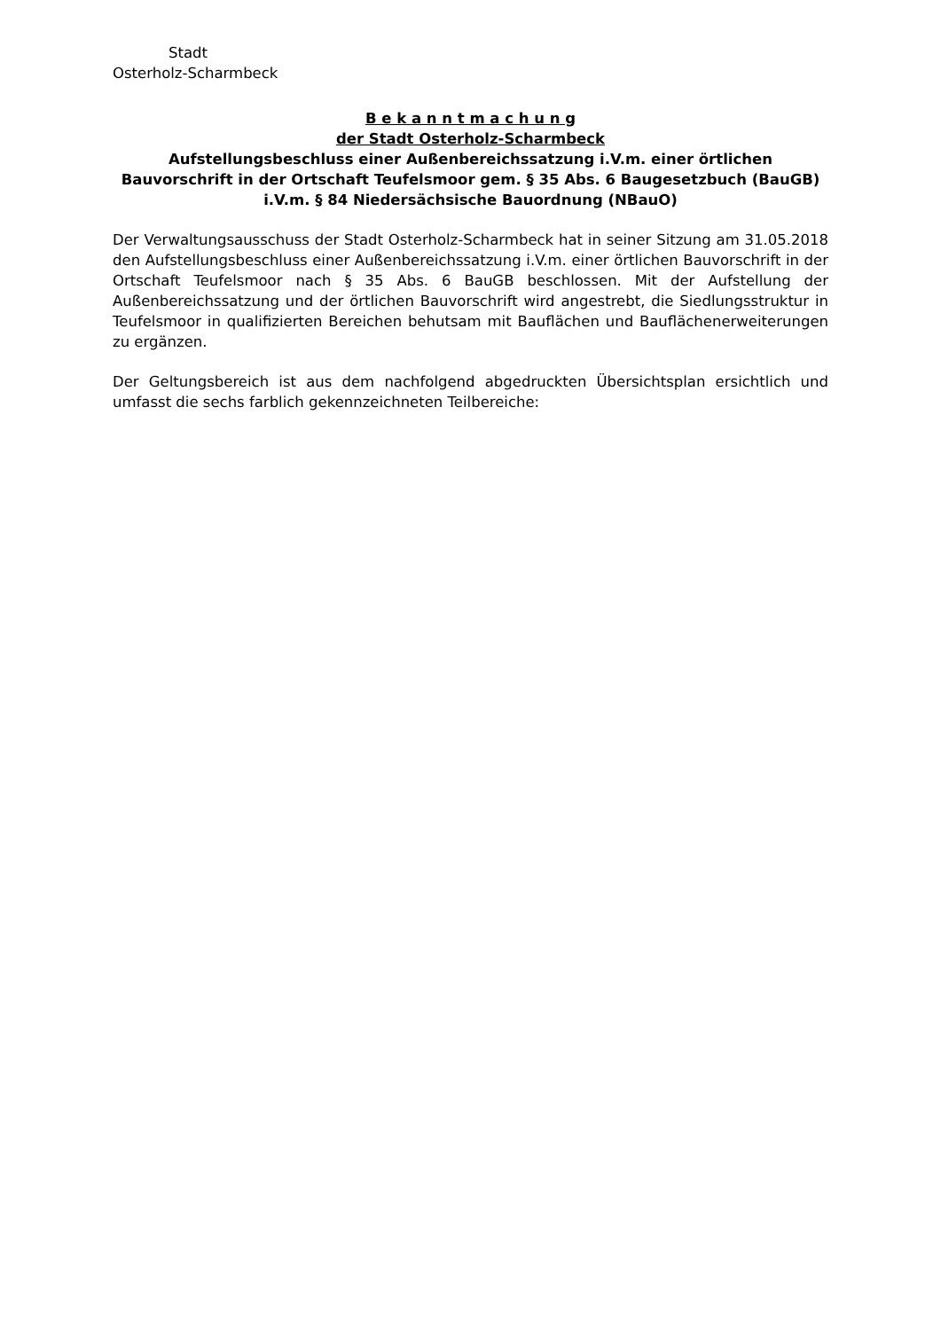Stadt
Osterholz-Scharmbeck
B e k a n n t m a c h u n g
der Stadt Osterholz-Scharmbeck
Aufstellungsbeschluss einer Außenbereichssatzung i.V.m. einer örtlichen Bauvorschrift in der Ortschaft Teufelsmoor gem. § 35 Abs. 6 Baugesetzbuch (BauGB) i.V.m. § 84 Niedersächsische Bauordnung (NBauO)
Der Verwaltungsausschuss der Stadt Osterholz-Scharmbeck hat in seiner Sitzung am 31.05.2018 den Aufstellungsbeschluss einer Außenbereichssatzung i.V.m. einer örtlichen Bauvorschrift in der Ortschaft Teufelsmoor nach § 35 Abs. 6 BauGB beschlossen. Mit der Aufstellung der Außenbereichssatzung und der örtlichen Bauvorschrift wird angestrebt, die Siedlungsstruktur in Teufelsmoor in qualifizierten Bereichen behutsam mit Bauflächen und Bauflächenerweiterungen zu ergänzen.
Der Geltungsbereich ist aus dem nachfolgend abgedruckten Übersichtsplan ersichtlich und umfasst die sechs farblich gekennzeichneten Teilbereiche: